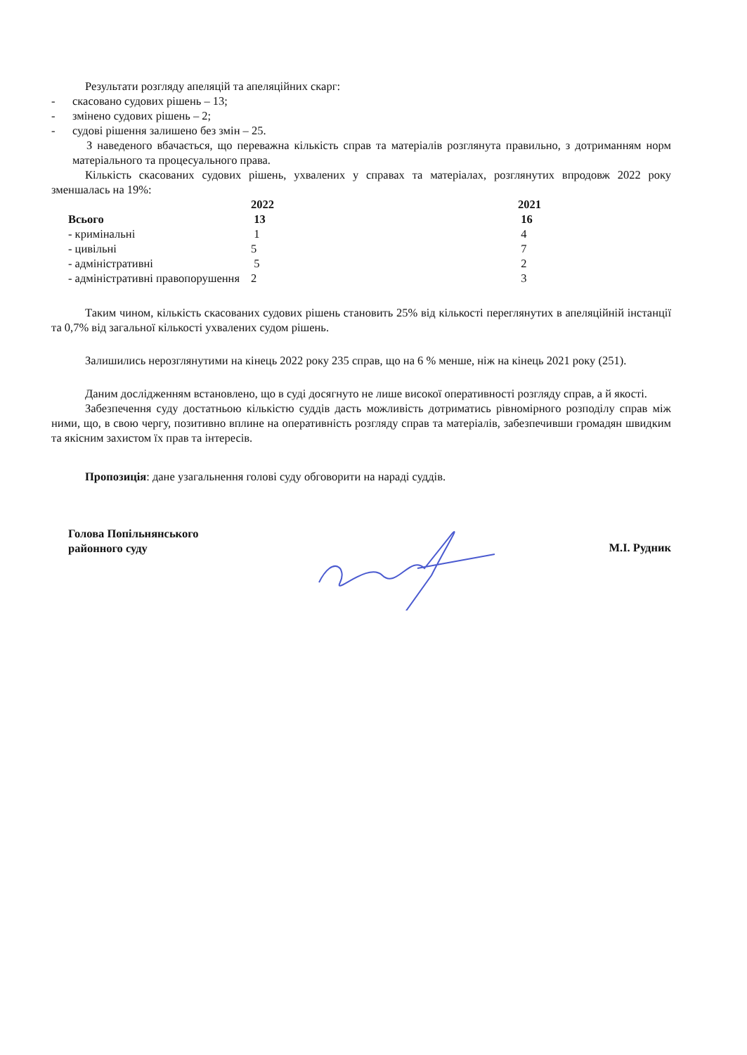Результати розгляду апеляцій та апеляційних скарг:
- скасовано судових рішень – 13;
- змінено судових рішень – 2;
- судові рішення залишено без змін – 25.
З наведеного вбачається, що переважна кількість справ та матеріалів розглянута правильно, з дотриманням норм матеріального та процесуального права.
Кількість скасованих судових рішень, ухвалених у справах та матеріалах, розглянутих впродовж 2022 року зменшалась на 19%:
| | 2022 | 2021 |
| Всього | 13 | 16 |
| - кримінальні | 1 | 4 |
| - цивільні | 5 | 7 |
| - адміністративні | 5 | 2 |
| - адміністративні правопорушення | 2 | 3 |
Таким чином, кількість скасованих судових рішень становить 25% від кількості переглянутих в апеляційній інстанції та 0,7% від загальної кількості ухвалених судом рішень.
Залишились нерозглянутими на кінець 2022 року 235 справ, що на 6 % менше, ніж на кінець 2021 року (251).
Даним дослідженням встановлено, що в суді досягнуто не лише високої оперативності розгляду справ, а й якості.
Забезпечення суду достатньою кількістю суддів дасть можливість дотриматись рівномірного розподілу справ між ними, що, в свою чергу, позитивно вплине на оперативність розгляду справ та матеріалів, забезпечивши громадян швидким та якісним захистом їх прав та інтересів.
Пропозиція: дане узагальнення голові суду обговорити на нараді суддів.
Голова Попільнянського
районного суду
М.І. Рудник